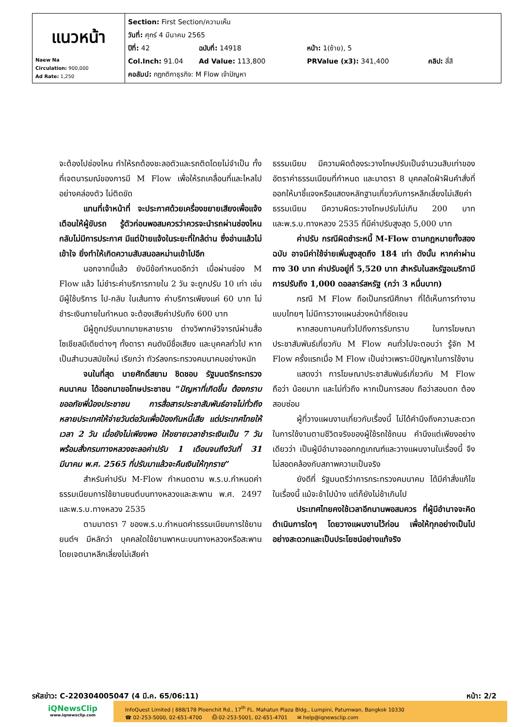| แนวหน้า Naew Na Circulation: 900,000 Ad Rate: 1,250 | Section: First Section/ความเห็น วันที่: ศุกร์ 4 มีนาคม 2565 ปีที่: 42 ฉบับที่: 14918 หน้า: 1(ซ้าย), 5 Col.Inch: 91.04 Ad Value: 113,800 PRValue (x3): 341,400 คลิป: สี่สี คอลัมน์: กฎกติกาธุรกิจ: M Flow เจ้าปัญหา |
จะต้องไปช่องไหน ทำให้รถต้องชะลอตัวและรถติดโดยไม่จำเป็น ทั้งที่เจตนารมณ์ของการมี M Flow เพื่อให้รถเคลื่อนที่และไหลไปอย่างคล่องตัว ไม่ติดขัด
แทนที่เจ้าหน้าที่ จะประกาศด้วยเครื่องขยายเสียงเพื่อแจ้งเตือนให้ผู้ขับรถ รู้ตัวก่อนพอสมควรว่าควรจะนำรถผ่านช่องไหน กลับไม่มีการประกาศ มีแต่ป้ายแจ้งในระยะที่ใกล้ด่าน ซึ่งอ่านแล้วไม่เข้าใจ ยิ่งทำให้เกิดความสับสนอลหม่านเข้าไปอีก
นอกจากนี้แล้ว ยังมีข้อกำหนดอีกว่า เมื่อผ่านช่อง M Flow แล้ว ไม่ชำระค่าบริการภายใน 2 วัน จะถูกปรับ 10 เท่า เช่น มีผู้ใช้บริการ ไป-กลับ ในเส้นทาง ค่าบริการเพียงแค่ 60 บาท ไม่ชำระเงินภายในกำหนด จะต้องเสียค่าปรับถึง 600 บาท
มีผู้ถูกปรับมากมายหลายราย ต่างวิพากษ์วิจารณ์ผ่านสื่อโซเชียลมีเดียต่างๆ ทั้งดารา คนดังมีชื่อเสียง และบุคคลทั่วไป หากเป็นสำนวนสมัยใหม่ เรียกว่า ทัวร์ลงกระทรวงคมนาคมอย่างหนัก
จนในที่สุด นายศักดิ์สยาม ชิดชอบ รัฐมนตรีกระทรวงคมนาคม ได้ออกมาขอโทษประชาชน “ปัญหาที่เกิดขึ้น ต้องกราบขออภัยพี่น้องประชาชน การสื่อสารประชาสัมพันธ์อาจไม่ทั่วถึง หลายประเทศให้จ่ายวันต่อวันเพื่อป้องกันหนี้เสีย แต่ประเทศไทยให้เวลา 2 วัน เมื่อยังไม่เพียงพอ ให้ขยายเวลาชำระเงินเป็น 7 วัน พร้อมสั่งกรมทางหลวงชะลอค่าปรับ 1 เดือนจนถึงวันที่ 31 มีนาคม พ.ศ. 2565 ที่ปรับมาแล้วจะคืนเงินให้ทุกราย”
สำหรับค่าปรับ M-Flow กำหนดตาม พ.ร.บ.กำหนดค่าธรรมเนียมการใช้ยานยนต์บนทางหลวงและสะพาน พ.ศ. 2497 และพ.ร.บ.ทางหลวง 2535
ตามมาตรา 7 ของพ.ร.บ.กำหนดค่าธรรมเนียมการใช้ยานยนต์ฯ มีหลักว่า บุคคลใดใช้ยานพาหนะบนทางหลวงหรือสะพานโดยเจตนาหลีกเลี่ยงไม่เสียค่า
ธรรมเนียม มีความผิดต้องระวางโทษปรับเป็นจำนวนสิบเท่าของอัตราค่าธรรมเนียมที่กำหนด และมาตรา 8 บุคคลใดฝ่าฝืนคำสั่งที่ออกให้มาชี้แจงหรือแสดงหลักฐานเกี่ยวกับการหลีกเลี่ยงไม่เสียค่าธรรมเนียม มีความผิดระวางโทษปรับไม่เกิน 200 บาท และพ.ร.บ.ทางหลวง 2535 ที่มีค่าปรับสูงสุด 5,000 บาท
ค่าปรับ กรณีผิดชำระหนี้ M-Flow ตามกฎหมายทั้งสองฉบับ อาจมีค่าใช้จ่ายเพิ่มสูงสุดถึง 184 เท่า ดังนั้น หากค่าผ่านทาง 30 บาท ค่าปรับอยู่ที่ 5,520 บาท สำหรับในสหรัฐอเมริกามีการปรับถึง 1,000 ดอลลาร์สหรัฐ (กว่า 3 หมื่นบาท)
กรณี M Flow ถือเป็นกรณีศึกษา ที่ได้เห็นการทำงานแบบไทยๆ ไม่มีการวางแผนล่วงหน้าที่ชัดเจน
หากสอบถามคนทั่วไปถึงการรับทราบ ในการโฆษณาประชาสัมพันธ์เกี่ยวกับ M Flow คนทั่วไปจะตอบว่า รู้จัก M Flow ครั้งแรกเมื่อ M Flow เป็นข่าวเพราะมีปัญหาในการใช้งาน
แสดงว่า การโฆษณาประชาสัมพันธ์เกี่ยวกับ M Flow ถือว่า น้อยมาก และไม่ทั่วถึง หากเป็นการสอบ ถือว่าสอบตก ต้องสอบซ่อม
ผู้ที่วางแผนงานเกี่ยวกับเรื่องนี้ ไม่ได้คำนึงถึงความสะดวกในการใช้งานตามชีวิตจริงของผู้ใช้รถใช้ถนน คำนึงแต่เพียงอย่างเดียวว่า เป็นผู้มีอำนาจออกกฎเกณฑ์และวางแผนงานในเรื่องนี้ จึงไม่สอดคล้องกับสภาพความเป็นจริง
ยังดีที่ รัฐมนตรีว่าการกระทรวงคมนาคม ได้มีคำสั่งแก้ไขในเรื่องนี้ แม้จะช้าไปบ้าง แต่ก็ยังไม่ช้าเกินไป
ประเทศไทยคงใช้เวลาอีกนานพอสมควร ที่ผู้มีอำนาจจะคิดดำเนินการใดๆ โดยวางแผนงานไว้ก่อน เพื่อให้ทุกอย่างเป็นไปอย่างสะดวกและเป็นประโยชน์อย่างแท้จริง
รหัสข่าว: C-220304005047 (4 มี.ค. 65/06:11) หน้า: 2/2
iQNewsClip
www.iqnewsclip.com
InfoQuest Limited | 888/178 Ploenchit Rd., 17<sup>th</sup> FL. Mahatun Plaza Bldg., Lumpini, Patumwan, Bangkok 10330
☎ 02-253-5000, 02-651-4700 ⎙ 02-253-5001, 02-651-4701 ✉ help@iqnewsclip.com